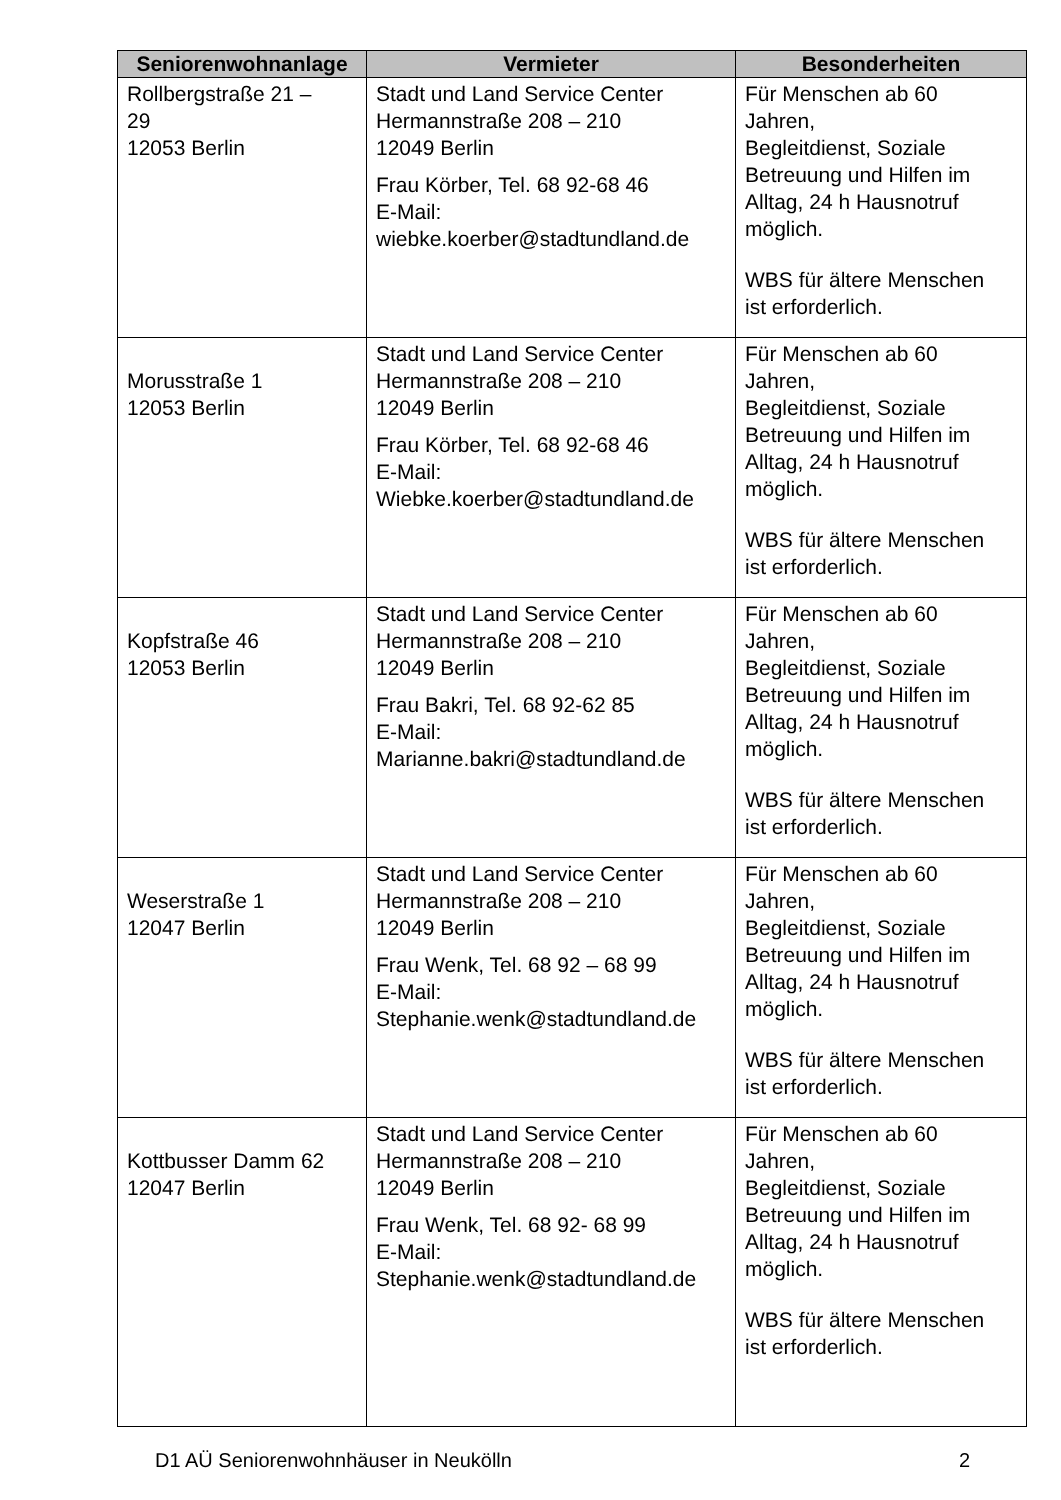| Seniorenwohnanlage | Vermieter | Besonderheiten |
| --- | --- | --- |
| Rollbergstraße 21 – 29 12053 Berlin | Stadt und Land Service Center Hermannstraße 208 – 210 12049 Berlin Frau Körber, Tel. 68 92-68 46 E-Mail: wiebke.koerber@stadtundland.de | Für Menschen ab 60 Jahren, Begleitdienst, Soziale Betreuung und Hilfen im Alltag, 24 h Hausnotruf möglich. WBS für ältere Menschen ist erforderlich. |
| Morusstraße 1 12053 Berlin | Stadt und Land Service Center Hermannstraße 208 – 210 12049 Berlin Frau Körber, Tel. 68 92-68 46 E-Mail: Wiebke.koerber@stadtundland.de | Für Menschen ab 60 Jahren, Begleitdienst, Soziale Betreuung und Hilfen im Alltag, 24 h Hausnotruf möglich. WBS für ältere Menschen ist erforderlich. |
| Kopfstraße 46 12053 Berlin | Stadt und Land Service Center Hermannstraße 208 – 210 12049 Berlin Frau Bakri, Tel. 68 92-62 85 E-Mail: Marianne.bakri@stadtundland.de | Für Menschen ab 60 Jahren, Begleitdienst, Soziale Betreuung und Hilfen im Alltag, 24 h Hausnotruf möglich. WBS für ältere Menschen ist erforderlich. |
| Weserstraße 1 12047 Berlin | Stadt und Land Service Center Hermannstraße 208 – 210 12049 Berlin Frau Wenk, Tel. 68 92 – 68 99 E-Mail: Stephanie.wenk@stadtundland.de | Für Menschen ab 60 Jahren, Begleitdienst, Soziale Betreuung und Hilfen im Alltag, 24 h Hausnotruf möglich. WBS für ältere Menschen ist erforderlich. |
| Kottbusser Damm 62 12047 Berlin | Stadt und Land Service Center Hermannstraße 208 – 210 12049 Berlin Frau Wenk, Tel. 68 92- 68 99 E-Mail: Stephanie.wenk@stadtundland.de | Für Menschen ab 60 Jahren, Begleitdienst, Soziale Betreuung und Hilfen im Alltag, 24 h Hausnotruf möglich. WBS für ältere Menschen ist erforderlich. |
D1 AÜ Seniorenwohnhäuser in Neukölln 2